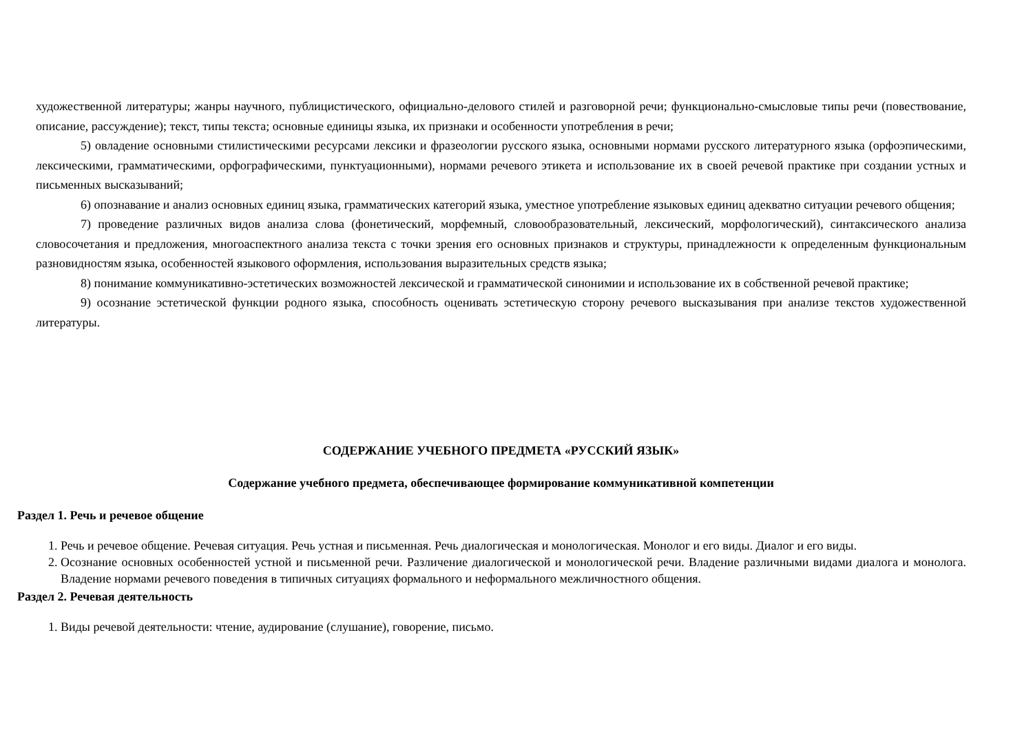художественной литературы; жанры научного, публицистического, официально-делового стилей и разговорной речи; функционально-смысловые типы речи (повествование, описание, рассуждение); текст, типы текста; основные единицы языка, их признаки и особенности употребления в речи;
5) овладение основными стилистическими ресурсами лексики и фразеологии русского языка, основными нормами русского литературного языка (орфоэпическими, лексическими, грамматическими, орфографическими, пунктуационными), нормами речевого этикета и использование их в своей речевой практике при создании устных и письменных высказываний;
6) опознавание и анализ основных единиц языка, грамматических категорий языка, уместное употребление языковых единиц адекватно ситуации речевого общения;
7) проведение различных видов анализа слова (фонетический, морфемный, словообразовательный, лексический, морфологический), синтаксического анализа словосочетания и предложения, многоаспектного анализа текста с точки зрения его основных признаков и структуры, принадлежности к определенным функциональным разновидностям языка, особенностей языкового оформления, использования выразительных средств языка;
8) понимание коммуникативно-эстетических возможностей лексической и грамматической синонимии и использование их в собственной речевой практике;
9) осознание эстетической функции родного языка, способность оценивать эстетическую сторону речевого высказывания при анализе текстов художественной литературы.
СОДЕРЖАНИЕ УЧЕБНОГО ПРЕДМЕТА «РУССКИЙ ЯЗЫК»
Содержание учебного предмета, обеспечивающее формирование коммуникативной компетенции
Раздел 1. Речь и речевое общение
1. Речь и речевое общение. Речевая ситуация. Речь устная и письменная. Речь диалогическая и монологическая. Монолог и его виды. Диалог и его виды.
2. Осознание основных особенностей устной и письменной речи. Различение диалогической и монологической речи. Владение различными видами диалога и монолога. Владение нормами речевого поведения в типичных ситуациях формального и неформального межличностного общения.
Раздел 2. Речевая деятельность
1. Виды речевой деятельности: чтение, аудирование (слушание), говорение, письмо.